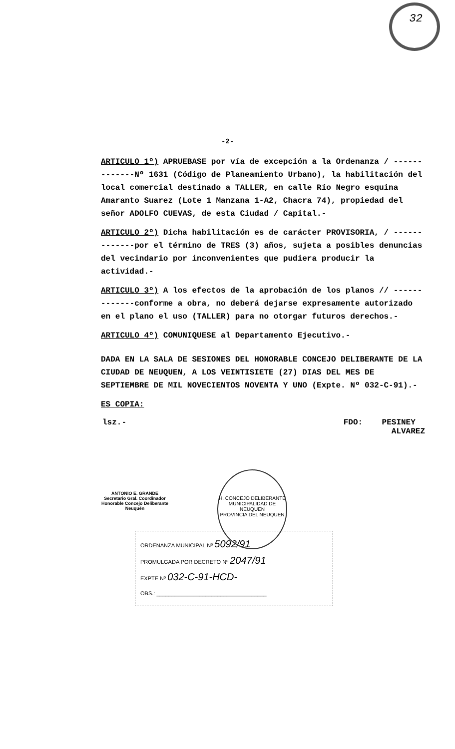32
-2-
ARTICULO 1º) APRUEBASE por vía de excepción a la Ordenanza / -------------Nº 1631 (Código de Planeamiento Urbano), la habilitación del local comercial destinado a TALLER, en calle Río Negro esquina Amaranto Suarez (Lote 1 Manzana 1-A2, Chacra 74), propiedad del señor ADOLFO CUEVAS, de esta Ciudad / Capital.-
ARTICULO 2º) Dicha habilitación es de carácter PROVISORIA, / -------------por el término de TRES (3) años, sujeta a posibles denuncias del vecindario por inconvenientes que pudiera producir la actividad.-
ARTICULO 3º) A los efectos de la aprobación de los planos // -------------conforme a obra, no deberá dejarse expresamente autorizado en el plano el uso (TALLER) para no otorgar futuros derechos.-
ARTICULO 4º) COMUNIQUESE al Departamento Ejecutivo.-
DADA EN LA SALA DE SESIONES DEL HONORABLE CONCEJO DELIBERANTE DE LA CIUDAD DE NEUQUEN, A LOS VEINTISIETE (27) DIAS DEL MES DE SEPTIEMBRE DE MIL NOVECIENTOS NOVENTA Y UNO (Expte. Nº 032-C-91).-
ES COPIA:
lsz.- FDO: PESINEY
ALVAREZ
H. CONCEJO DELIBERANTE
MUNICIPALIDAD DE NEUQUEN
PROVINCIA DEL NEUQUEN
ANTONIO E. GRANDE
Secretario Gral. Coordinador
Honorable Concejo Deliberante
Neuquén
ORDENANZA MUNICIPAL Nº 5092/91
PROMULGADA POR DECRETO Nº 2047/91
EXPTE Nº 032-C-91-HCD-
OBS.: ____________________________________